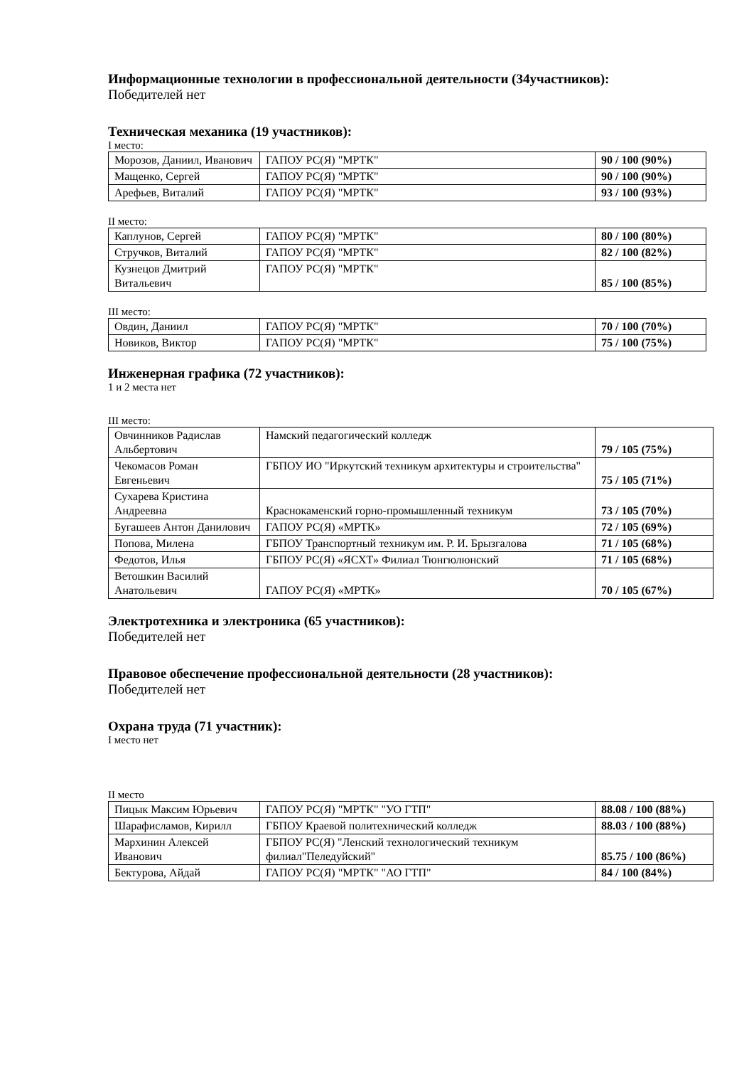Информационные технологии в профессиональной деятельности (34участников):
Победителей нет
Техническая механика (19 участников):
I место:
| Морозов, Даниил, Иванович | ГАПОУ РС(Я) "МРТК" | 90 / 100 (90%) |
| Мащенко, Сергей | ГАПОУ РС(Я) "МРТК" | 90 / 100 (90%) |
| Арефьев, Виталий | ГАПОУ РС(Я) "МРТК" | 93 / 100 (93%) |
II место:
| Каплунов, Сергей | ГАПОУ РС(Я) "МРТК" | 80 / 100 (80%) |
| Стручков, Виталий | ГАПОУ РС(Я) "МРТК" | 82 / 100 (82%) |
| Кузнецов Дмитрий Витальевич | ГАПОУ РС(Я) "МРТК" | 85 / 100 (85%) |
III место:
| Овдин, Даниил | ГАПОУ РС(Я) "МРТК" | 70 / 100 (70%) |
| Новиков, Виктор | ГАПОУ РС(Я) "МРТК" | 75 / 100 (75%) |
Инженерная графика (72 участников):
1 и 2 места нет
III место:
| Овчинников Радислав Альбертович | Намский педагогический колледж | 79 / 105 (75%) |
| Чекомасов Роман Евгеньевич | ГБПОУ ИО "Иркутский техникум архитектуры и строительства" | 75 / 105 (71%) |
| Сухарева Кристина Андреевна | Краснокаменский горно-промышленный техникум | 73 / 105 (70%) |
| Бугашеев Антон Данилович | ГАПОУ РС(Я) «МРТК» | 72 / 105 (69%) |
| Попова, Милена | ГБПОУ Транспортный техникум им. Р. И. Брызгалова | 71 / 105 (68%) |
| Федотов, Илья | ГБПОУ РС(Я) «ЯСХТ» Филиал Тюнгюлюнский | 71 / 105 (68%) |
| Ветошкин Василий Анатольевич | ГАПОУ РС(Я) «МРТК» | 70 / 105 (67%) |
Электротехника и электроника (65 участников):
Победителей нет
Правовое обеспечение профессиональной деятельности (28 участников):
Победителей нет
Охрана труда (71 участник):
I место нет
II место
| Пицык Максим Юрьевич | ГАПОУ РС(Я) "МРТК" "УО ГТП" | 88.08 / 100 (88%) |
| Шарафисламов, Кирилл | ГБПОУ Краевой политехнический колледж | 88.03 / 100 (88%) |
| Мархинин Алексей Иванович | ГБПОУ РС(Я) "Ленский технологический техникум филиал"Пеледуйский" | 85.75 / 100 (86%) |
| Бектурова, Айдай | ГАПОУ РС(Я) "МРТК" "АО ГТП" | 84 / 100 (84%) |